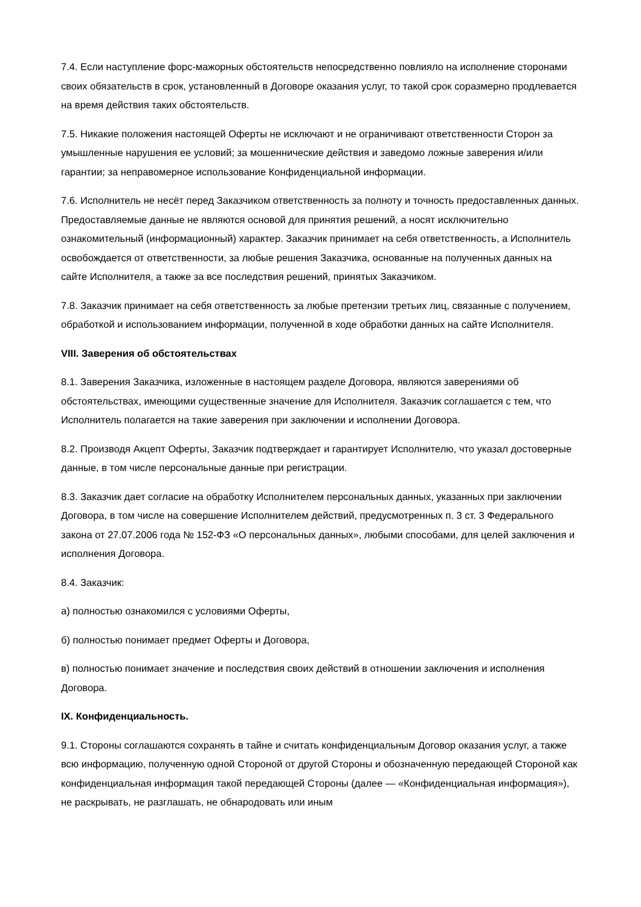7.4. Если наступление форс-мажорных обстоятельств непосредственно повлияло на исполнение сторонами своих обязательств в срок, установленный в Договоре оказания услуг, то такой срок соразмерно продлевается на время действия таких обстоятельств.
7.5. Никакие положения настоящей Оферты не исключают и не ограничивают ответственности Сторон за умышленные нарушения ее условий; за мошеннические действия и заведомо ложные заверения и/или гарантии; за неправомерное использование Конфиденциальной информации.
7.6. Исполнитель не несёт перед Заказчиком ответственность за полноту и точность предоставленных данных. Предоставляемые данные не являются основой для принятия решений, а носят исключительно ознакомительный (информационный) характер. Заказчик принимает на себя ответственность, а Исполнитель освобождается от ответственности, за любые решения Заказчика, основанные на полученных данных на сайте Исполнителя, а также за все последствия решений, принятых Заказчиком.
7.8. Заказчик принимает на себя ответственность за любые претензии третьих лиц, связанные с получением, обработкой и использованием информации, полученной в ходе обработки данных на сайте Исполнителя.
VIII. Заверения об обстоятельствах
8.1. Заверения Заказчика, изложенные в настоящем разделе Договора, являются заверениями об обстоятельствах, имеющими существенные значение для Исполнителя. Заказчик соглашается с тем, что Исполнитель полагается на такие заверения при заключении и исполнении Договора.
8.2. Производя Акцепт Оферты, Заказчик подтверждает и гарантирует Исполнителю, что указал достоверные данные, в том числе персональные данные при регистрации.
8.3. Заказчик дает согласие на обработку Исполнителем персональных данных, указанных при заключении Договора, в том числе на совершение Исполнителем действий, предусмотренных п. 3 ст. 3 Федерального закона от 27.07.2006 года № 152-ФЗ «О персональных данных», любыми способами, для целей заключения и исполнения Договора.
8.4. Заказчик:
а) полностью ознакомился с условиями Оферты,
б) полностью понимает предмет Оферты и Договора,
в) полностью понимает значение и последствия своих действий в отношении заключения и исполнения Договора.
IX. Конфиденциальность.
9.1. Стороны соглашаются сохранять в тайне и считать конфиденциальным Договор оказания услуг, а также всю информацию, полученную одной Стороной от другой Стороны и обозначенную передающей Стороной как конфиденциальная информация такой передающей Стороны (далее — «Конфиденциальная информация»), не раскрывать, не разглашать, не обнародовать или иным